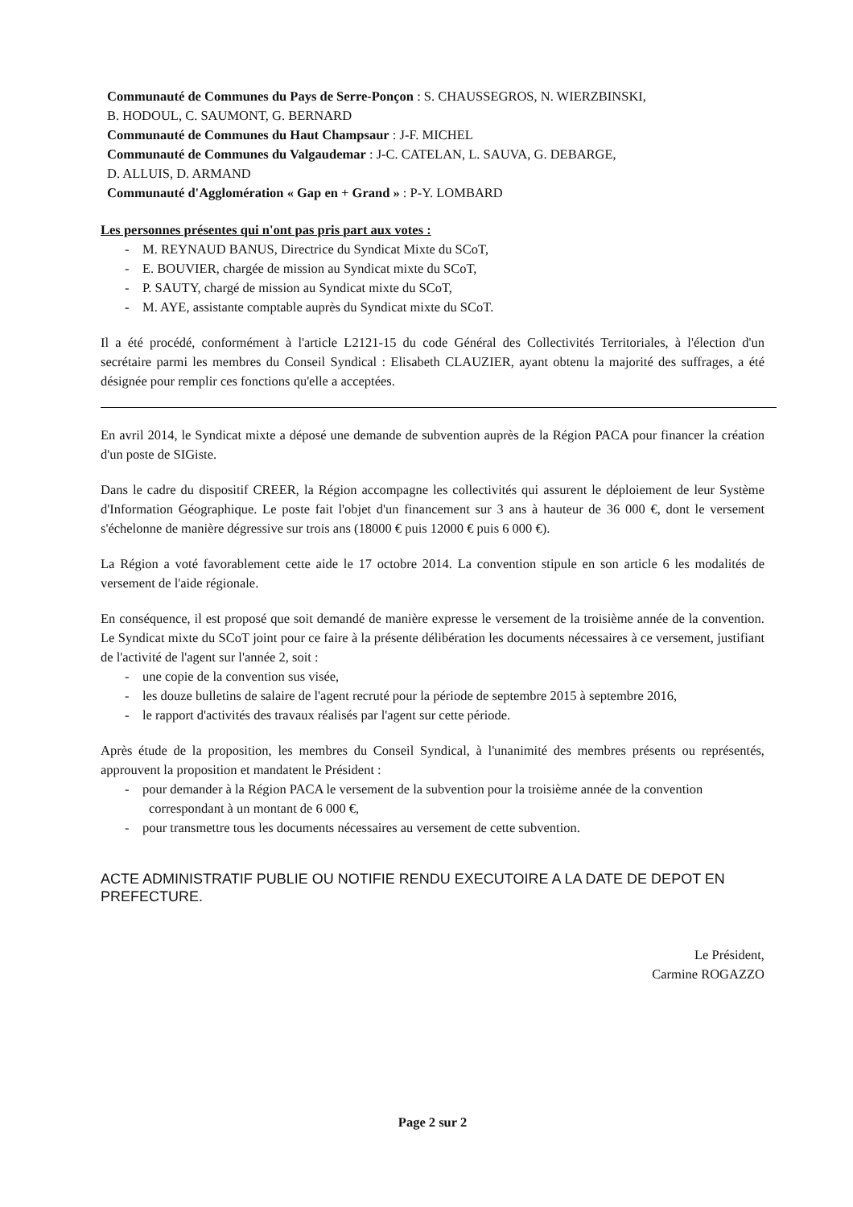Communauté de Communes du Pays de Serre-Ponçon : S. CHAUSSEGROS, N. WIERZBINSKI,
B. HODOUL, C. SAUMONT, G. BERNARD
Communauté de Communes du Haut Champsaur : J-F. MICHEL
Communauté de Communes du Valgaudemar : J-C. CATELAN, L. SAUVA, G. DEBARGE,
D. ALLUIS, D. ARMAND
Communauté d'Agglomération « Gap en + Grand » : P-Y. LOMBARD
Les personnes présentes qui n'ont pas pris part aux votes :
- M. REYNAUD BANUS, Directrice du Syndicat Mixte du SCoT,
- E. BOUVIER, chargée de mission au Syndicat mixte du SCoT,
- P. SAUTY, chargé de mission au Syndicat mixte du SCoT,
- M. AYE, assistante comptable auprès du Syndicat mixte du SCoT.
Il a été procédé, conformément à l'article L2121-15 du code Général des Collectivités Territoriales, à l'élection d'un secrétaire parmi les membres du Conseil Syndical : Elisabeth CLAUZIER, ayant obtenu la majorité des suffrages, a été désignée pour remplir ces fonctions qu'elle a acceptées.
En avril 2014, le Syndicat mixte a déposé une demande de subvention auprès de la Région PACA pour financer la création d'un poste de SIGiste.
Dans le cadre du dispositif CREER, la Région accompagne les collectivités qui assurent le déploiement de leur Système d'Information Géographique. Le poste fait l'objet d'un financement sur 3 ans à hauteur de 36 000 €, dont le versement s'échelonne de manière dégressive sur trois ans (18000 € puis 12000 € puis 6 000 €).
La Région a voté favorablement cette aide le 17 octobre 2014. La convention stipule en son article 6 les modalités de versement de l'aide régionale.
En conséquence, il est proposé que soit demandé de manière expresse le versement de la troisième année de la convention. Le Syndicat mixte du SCoT joint pour ce faire à la présente délibération les documents nécessaires à ce versement, justifiant de l'activité de l'agent sur l'année 2, soit :
- une copie de la convention sus visée,
- les douze bulletins de salaire de l'agent recruté pour la période de septembre 2015 à septembre 2016,
- le rapport d'activités des travaux réalisés par l'agent sur cette période.
Après étude de la proposition, les membres du Conseil Syndical, à l'unanimité des membres présents ou représentés, approuvent la proposition et mandatent le Président :
- pour demander à la Région PACA le versement de la subvention pour la troisième année de la convention correspondant à un montant de 6 000 €,
- pour transmettre tous les documents nécessaires au versement de cette subvention.
ACTE ADMINISTRATIF PUBLIE OU NOTIFIE RENDU EXECUTOIRE A LA DATE DE DEPOT EN PREFECTURE.
Le Président,
Carmine ROGAZZO
Page 2 sur 2